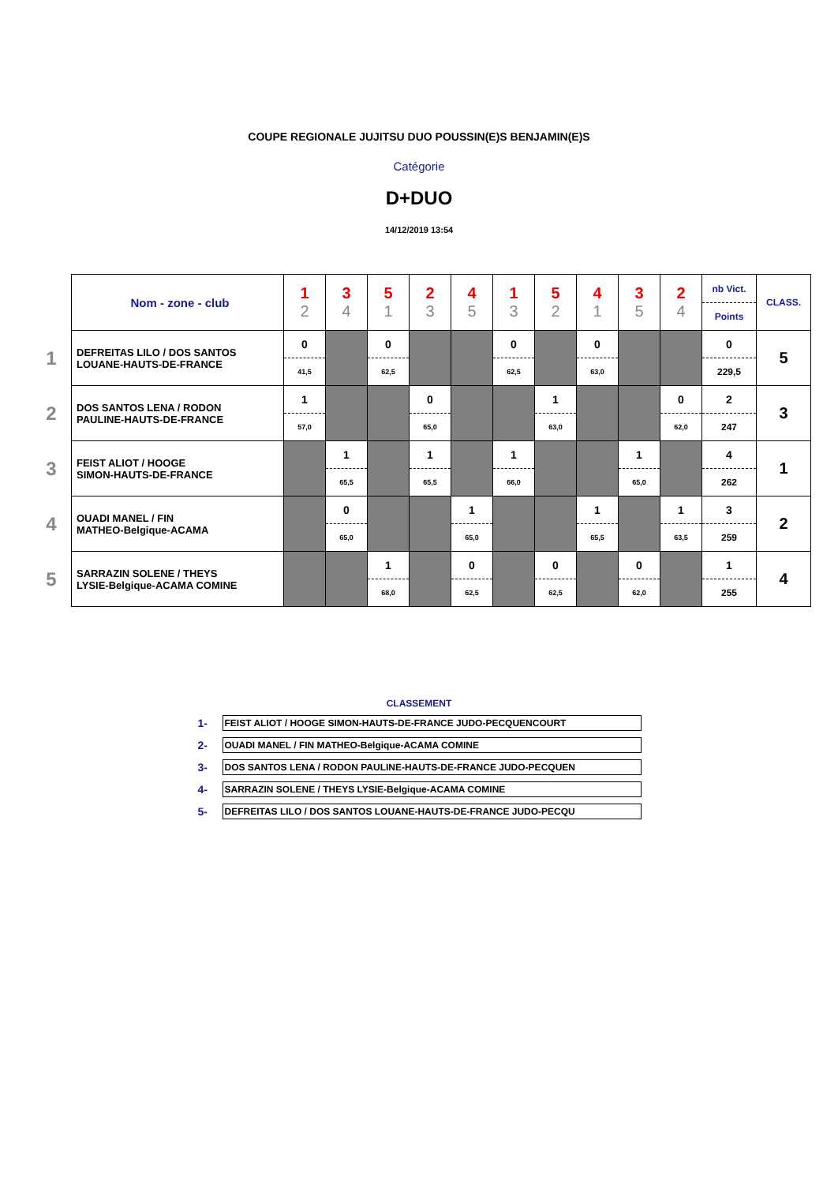COUPE REGIONALE JUJITSU DUO POUSSIN(E)S BENJAMIN(E)S
Catégorie
D+DUO
14/12/2019 13:54
| | Nom - zone - club | 1 2 | 3 4 | 5 1 | 2 3 | 4 5 | 1 3 | 5 2 | 4 1 | 3 5 | 2 4 | nb Vict. Points | CLASS. |
| 1 | DEFREITAS LILO / DOS SANTOS LOUANE-HAUTS-DE-FRANCE | 0 41,5 | | 0 62,5 | | | 0 62,5 | | 0 63,0 | | | 0 229,5 | 5 |
| 2 | DOS SANTOS LENA / RODON PAULINE-HAUTS-DE-FRANCE | 1 57,0 | | | 0 65,0 | | | 1 63,0 | | | 0 62,0 | 2 247 | 3 |
| 3 | FEIST ALIOT / HOOGE SIMON-HAUTS-DE-FRANCE | | 1 65,5 | | 1 65,5 | | 1 66,0 | | | 1 65,0 | | 4 262 | 1 |
| 4 | OUADI MANEL / FIN MATHEO-Belgique-ACAMA | | 0 65,0 | | | 1 65,0 | | | 1 65,5 | | 1 63,5 | 3 259 | 2 |
| 5 | SARRAZIN SOLENE / THEYS LYSIE-Belgique-ACAMA COMINE | | | 1 68,0 | | 0 62,5 | | 0 62,5 | | 0 62,0 | | 1 255 | 4 |
CLASSEMENT
| 1- | FEIST ALIOT / HOOGE SIMON-HAUTS-DE-FRANCE JUDO-PECQUENCOURT |
| 2- | OUADI MANEL / FIN MATHEO-Belgique-ACAMA COMINE |
| 3- | DOS SANTOS LENA / RODON PAULINE-HAUTS-DE-FRANCE JUDO-PECQUEN |
| 4- | SARRAZIN SOLENE / THEYS LYSIE-Belgique-ACAMA COMINE |
| 5- | DEFREITAS LILO / DOS SANTOS LOUANE-HAUTS-DE-FRANCE JUDO-PECQU |